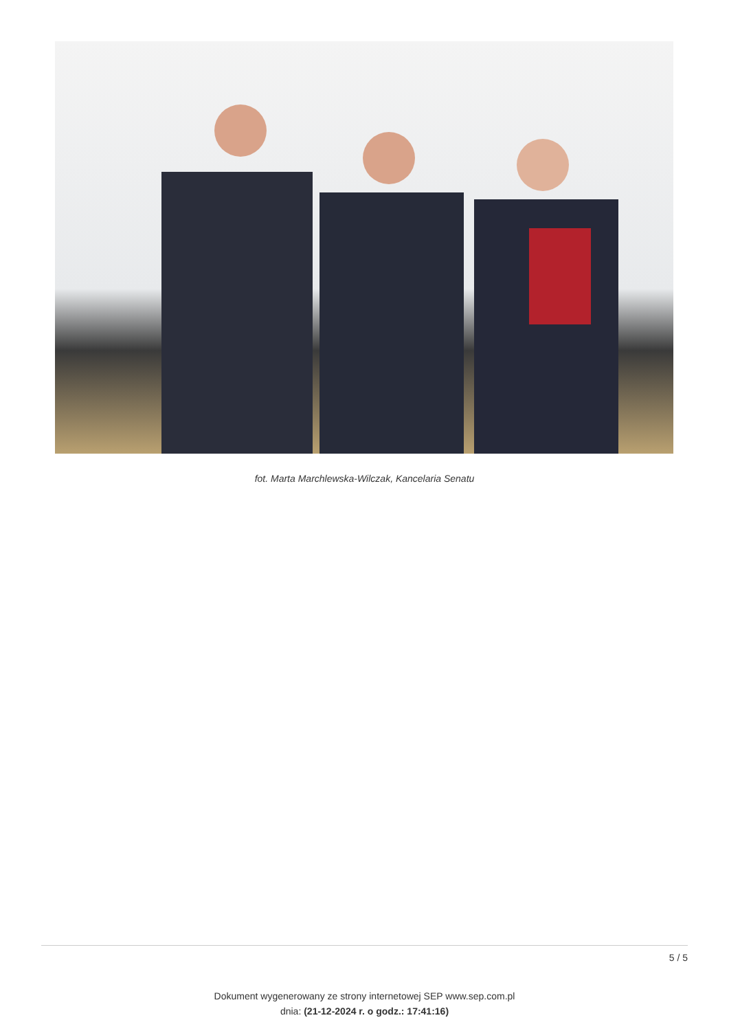fot. Marta Marchlewska-Wilczak, Kancelaria Senatu
5 / 5
Dokument wygenerowany ze strony internetowej SEP www.sep.com.pl
dnia: (21-12-2024 r. o godz.: 17:41:16)